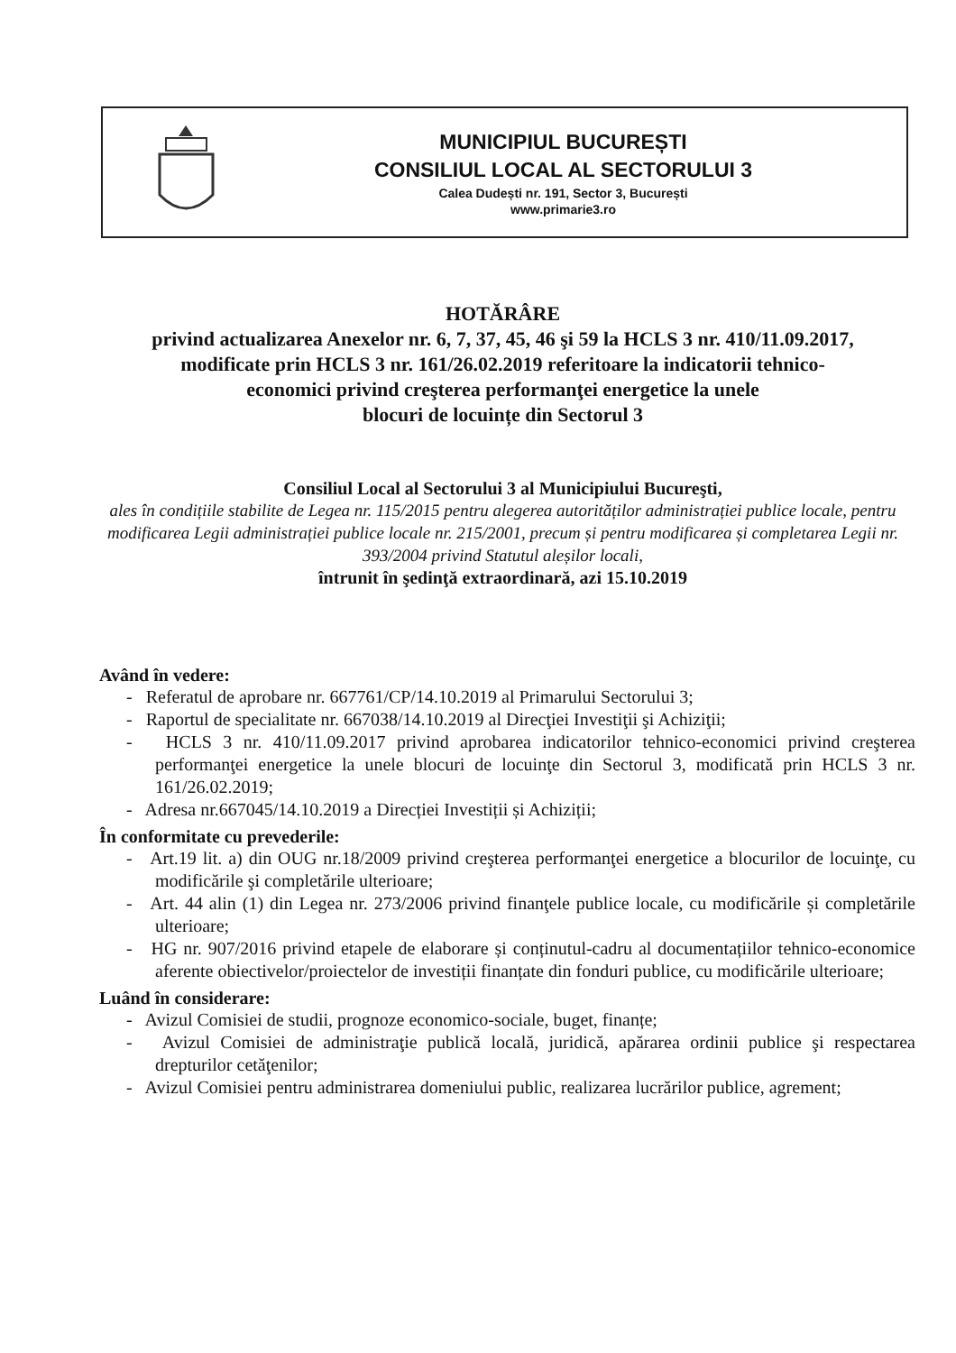MUNICIPIUL BUCUREȘTI
CONSILIUL LOCAL AL SECTORULUI 3
Calea Dudești nr. 191, Sector 3, București
www.primarie3.ro
HOTĂRÂRE
privind actualizarea Anexelor nr. 6, 7, 37, 45, 46 şi 59 la HCLS 3 nr. 410/11.09.2017,
modificate prin HCLS 3 nr. 161/26.02.2019 referitoare la indicatorii tehnico-
economici privind creşterea performanţei energetice la unele
blocuri de locuințe din Sectorul 3
Consiliul Local al Sectorului 3 al Municipiului Bucureşti,
ales în condițiile stabilite de Legea nr. 115/2015 pentru alegerea autorităților administrației publice locale, pentru modificarea Legii administrației publice locale nr. 215/2001, precum și pentru modificarea și completarea Legii nr. 393/2004 privind Statutul aleșilor locali,
întrunit în şedinţă extraordinară, azi 15.10.2019
Având în vedere:
- Referatul de aprobare nr. 667761/CP/14.10.2019 al Primarului Sectorului 3;
- Raportul de specialitate nr. 667038/14.10.2019 al Direcţiei Investiţii şi Achiziţii;
- HCLS 3 nr. 410/11.09.2017 privind aprobarea indicatorilor tehnico-economici privind creşterea performanţei energetice la unele blocuri de locuinţe din Sectorul 3, modificată prin HCLS 3 nr. 161/26.02.2019;
- Adresa nr.667045/14.10.2019 a Direcției Investiții și Achiziții;
În conformitate cu prevederile:
- Art.19 lit. a) din OUG nr.18/2009 privind creşterea performanţei energetice a blocurilor de locuinţe, cu modificările şi completările ulterioare;
- Art. 44 alin (1) din Legea nr. 273/2006 privind finanţele publice locale, cu modificările și completările ulterioare;
- HG nr. 907/2016 privind etapele de elaborare și conținutul-cadru al documentațiilor tehnico-economice aferente obiectivelor/proiectelor de investiții finanțate din fonduri publice, cu modificările ulterioare;
Luând în considerare:
- Avizul Comisiei de studii, prognoze economico-sociale, buget, finanțe;
- Avizul Comisiei de administraţie publică locală, juridică, apărarea ordinii publice şi respectarea drepturilor cetăţenilor;
- Avizul Comisiei pentru administrarea domeniului public, realizarea lucrărilor publice, agrement;